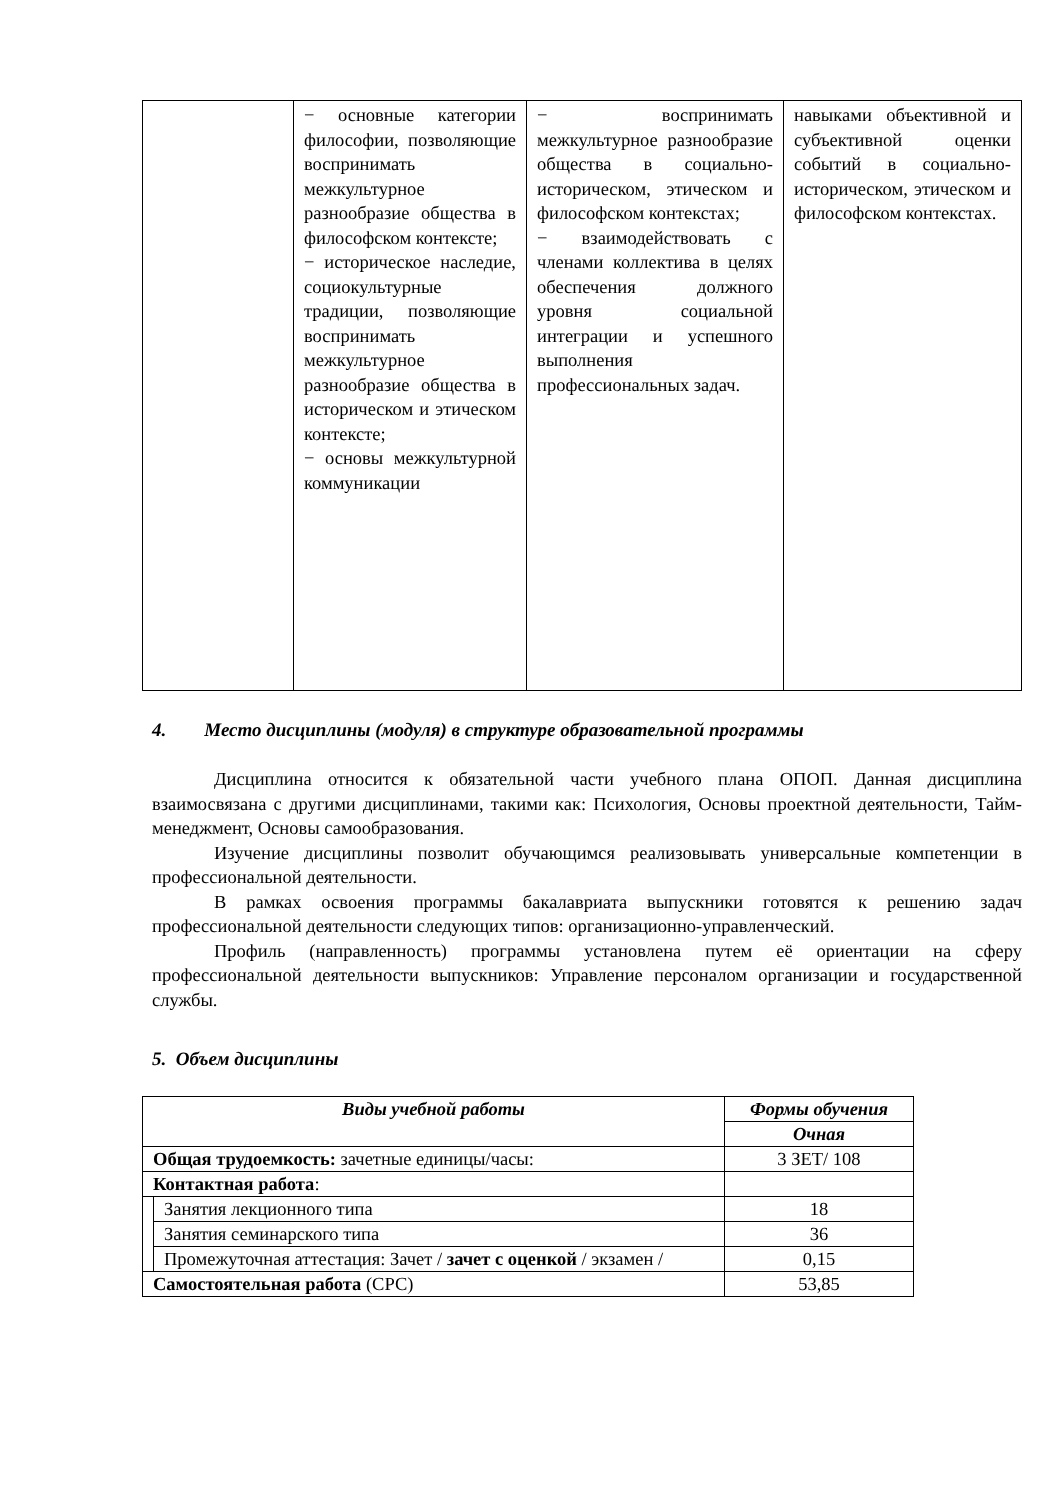| | − основные категории философии, позволяющие воспринимать межкультурное разнообразие общества в философском контексте; − историческое наследие, социокультурные традиции, позволяющие воспринимать межкультурное разнообразие общества в историческом и этическом контексте; − основы межкультурной коммуникации | − воспринимать межкультурное разнообразие общества в социально-историческом, этическом и философском контекстах; − взаимодействовать с членами коллектива в целях обеспечения должного уровня социальной интеграции и успешного выполнения профессиональных задач. | навыками объективной и субъективной оценки событий в социально-историческом, этическом и философском контекстах. |
4. Место дисциплины (модуля) в структуре образовательной программы
Дисциплина относится к обязательной части учебного плана ОПОП. Данная дисциплина взаимосвязана с другими дисциплинами, такими как: Психология, Основы проектной деятельности, Тайм-менеджмент, Основы самообразования.
Изучение дисциплины позволит обучающимся реализовывать универсальные компетенции в профессиональной деятельности.
В рамках освоения программы бакалавриата выпускники готовятся к решению задач профессиональной деятельности следующих типов: организационно-управленческий.
Профиль (направленность) программы установлена путем её ориентации на сферу профессиональной деятельности выпускников: Управление персоналом организации и государственной службы.
5. Объем дисциплины
| Виды учебной работы | | Формы обучения |
| | | Очная |
| Общая трудоемкость: зачетные единицы/часы: | | 3 ЗЕТ/ 108 |
| Контактная работа : | | |
| | Занятия лекционного типа | 18 |
| | Занятия семинарского типа | 36 |
| | Промежуточная аттестация: Зачет / зачет с оценкой / экзамен / | 0,15 |
| Самостоятельная работа (СРС) | | 53,85 |